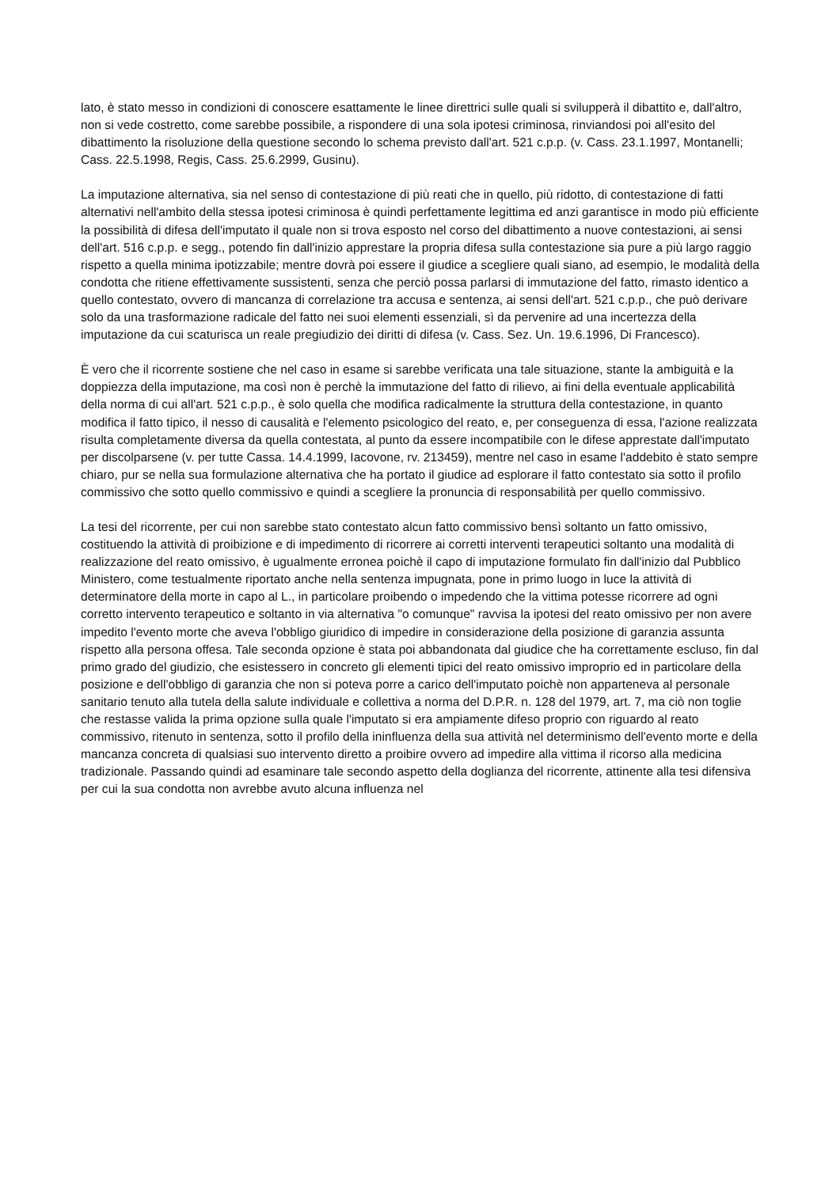lato, è stato messo in condizioni di conoscere esattamente le linee direttrici sulle quali si svilupperà il dibattito e, dall'altro, non si vede costretto, come sarebbe possibile, a rispondere di una sola ipotesi criminosa, rinviandosi poi all'esito del dibattimento la risoluzione della questione secondo lo schema previsto dall'art. 521 c.p.p. (v. Cass. 23.1.1997, Montanelli; Cass. 22.5.1998, Regis, Cass. 25.6.2999, Gusinu).
La imputazione alternativa, sia nel senso di contestazione di più reati che in quello, più ridotto, di contestazione di fatti alternativi nell'ambito della stessa ipotesi criminosa è quindi perfettamente legittima ed anzi garantisce in modo più efficiente la possibilità di difesa dell'imputato il quale non si trova esposto nel corso del dibattimento a nuove contestazioni, ai sensi dell'art. 516 c.p.p. e segg., potendo fin dall'inizio apprestare la propria difesa sulla contestazione sia pure a più largo raggio rispetto a quella minima ipotizzabile; mentre dovrà poi essere il giudice a scegliere quali siano, ad esempio, le modalità della condotta che ritiene effettivamente sussistenti, senza che perciò possa parlarsi di immutazione del fatto, rimasto identico a quello contestato, ovvero di mancanza di correlazione tra accusa e sentenza, ai sensi dell'art. 521 c.p.p., che può derivare solo da una trasformazione radicale del fatto nei suoi elementi essenziali, sì da pervenire ad una incertezza della imputazione da cui scaturisca un reale pregiudizio dei diritti di difesa (v. Cass. Sez. Un. 19.6.1996, Di Francesco).
È vero che il ricorrente sostiene che nel caso in esame si sarebbe verificata una tale situazione, stante la ambiguità e la doppiezza della imputazione, ma così non è perchè la immutazione del fatto di rilievo, ai fini della eventuale applicabilità della norma di cui all'art. 521 c.p.p., è solo quella che modifica radicalmente la struttura della contestazione, in quanto modifica il fatto tipico, il nesso di causalità e l'elemento psicologico del reato, e, per conseguenza di essa, l'azione realizzata risulta completamente diversa da quella contestata, al punto da essere incompatibile con le difese apprestate dall'imputato per discolparsene (v. per tutte Cassa. 14.4.1999, Iacovone, rv. 213459), mentre nel caso in esame l'addebito è stato sempre chiaro, pur se nella sua formulazione alternativa che ha portato il giudice ad esplorare il fatto contestato sia sotto il profilo commissivo che sotto quello commissivo e quindi a scegliere la pronuncia di responsabilità per quello commissivo.
La tesi del ricorrente, per cui non sarebbe stato contestato alcun fatto commissivo bensì soltanto un fatto omissivo, costituendo la attività di proibizione e di impedimento di ricorrere ai corretti interventi terapeutici soltanto una modalità di realizzazione del reato omissivo, è ugualmente erronea poichè il capo di imputazione formulato fin dall'inizio dal Pubblico Ministero, come testualmente riportato anche nella sentenza impugnata, pone in primo luogo in luce la attività di determinatore della morte in capo al L., in particolare proibendo o impedendo che la vittima potesse ricorrere ad ogni corretto intervento terapeutico e soltanto in via alternativa "o comunque" ravvisa la ipotesi del reato omissivo per non avere impedito l'evento morte che aveva l'obbligo giuridico di impedire in considerazione della posizione di garanzia assunta rispetto alla persona offesa. Tale seconda opzione è stata poi abbandonata dal giudice che ha correttamente escluso, fin dal primo grado del giudizio, che esistessero in concreto gli elementi tipici del reato omissivo improprio ed in particolare della posizione e dell'obbligo di garanzia che non si poteva porre a carico dell'imputato poichè non apparteneva al personale sanitario tenuto alla tutela della salute individuale e collettiva a norma del D.P.R. n. 128 del 1979, art. 7, ma ciò non toglie che restasse valida la prima opzione sulla quale l'imputato si era ampiamente difeso proprio con riguardo al reato commissivo, ritenuto in sentenza, sotto il profilo della ininfluenza della sua attività nel determinismo dell'evento morte e della mancanza concreta di qualsiasi suo intervento diretto a proibire ovvero ad impedire alla vittima il ricorso alla medicina tradizionale. Passando quindi ad esaminare tale secondo aspetto della doglianza del ricorrente, attinente alla tesi difensiva per cui la sua condotta non avrebbe avuto alcuna influenza nel